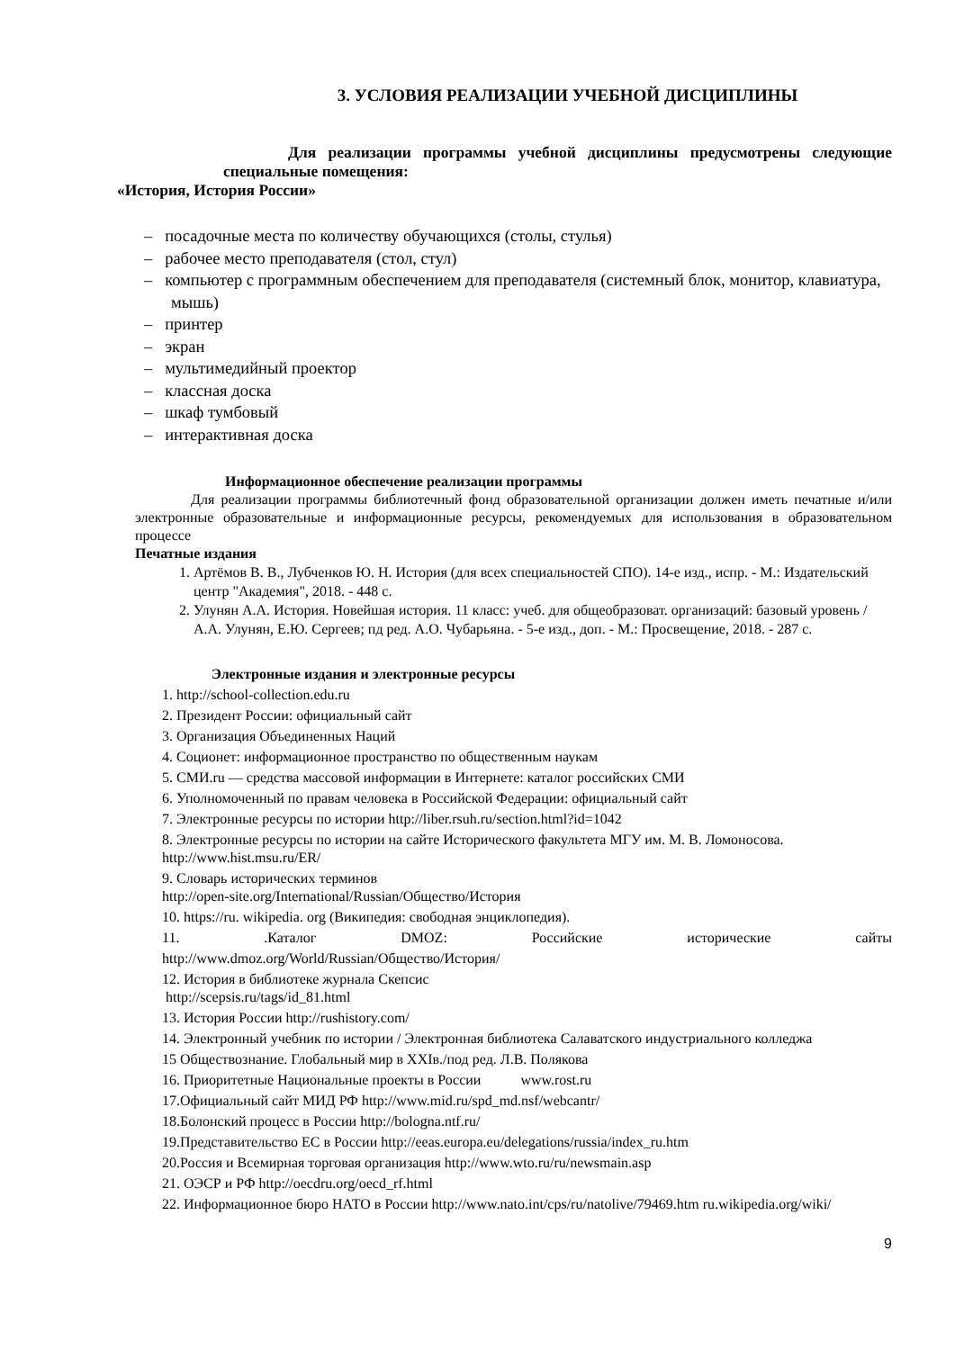3. УСЛОВИЯ РЕАЛИЗАЦИИ УЧЕБНОЙ ДИСЦИПЛИНЫ
Для реализации программы учебной дисциплины предусмотрены следующие специальные помещения:
«История, История России»
– посадочные места по количеству обучающихся (столы, стулья)
– рабочее место преподавателя (стол, стул)
– компьютер с программным обеспечением для преподавателя (системный блок, монитор, клавиатура, мышь)
– принтер
– экран
– мультимедийный проектор
– классная доска
– шкаф тумбовый
– интерактивная доска
Информационное обеспечение реализации программы
Для реализации программы библиотечный фонд образовательной организации должен иметь печатные и/или электронные образовательные и информационные ресурсы, рекомендуемых для использования в образовательном процессе
Печатные издания
1. Артёмов В. В., Лубченков Ю. Н. История (для всех специальностей СПО). 14-е изд., испр. - М.: Издательский центр "Академия", 2018. - 448 с.
2. Улунян А.А. История. Новейшая история. 11 класс: учеб. для общеобразоват. организаций: базовый уровень / А.А. Улунян, Е.Ю. Сергеев; пд ред. А.О. Чубарьяна. - 5-е изд., доп. - М.: Просвещение, 2018. - 287 с.
Электронные издания и электронные ресурсы
1. http://school-collection.edu.ru
2. Президент России: официальный сайт
3. Организация Объединенных Наций
4. Соционет: информационное пространство по общественным наукам
5. СМИ.ru — средства массовой информации в Интернете: каталог российских СМИ
6. Уполномоченный по правам человека в Российской Федерации: официальный сайт
7. Электронные ресурсы по истории http://liber.rsuh.ru/section.html?id=1042
8. Электронные ресурсы по истории на сайте Исторического факультета МГУ им. М. В. Ломоносова. http://www.hist.msu.ru/ER/
9. Словарь исторических терминов
http://open-site.org/International/Russian/Общество/История
10. https://ru. wikipedia. org (Википедия: свободная энциклопедия).
11. .Каталог DMOZ: Российские исторические сайты
http://www.dmoz.org/World/Russian/Общество/История/
12. История в библиотеке журнала Скепсис
http://scepsis.ru/tags/id_81.html
13. История России http://rushistory.com/
14. Электронный учебник по истории / Электронная библиотека Салаватского индустриального колледжа
15 Обществознание. Глобальный мир в XXIв./под ред. Л.В. Полякова
16. Приоритетные Национальные проекты в России www.rost.ru
17.Официальный сайт МИД РФ http://www.mid.ru/spd_md.nsf/webcantr/
18.Болонский процесс в России http://bologna.ntf.ru/
19.Представительство ЕС в России http://eeas.europa.eu/delegations/russia/index_ru.htm
20.Россия и Всемирная торговая организация http://www.wto.ru/ru/newsmain.asp
21. ОЭСР и РФ http://oecdru.org/oecd_rf.html
22. Информационное бюро НАТО в России http://www.nato.int/cps/ru/natolive/79469.htm ru.wikipedia.org/wiki/
9